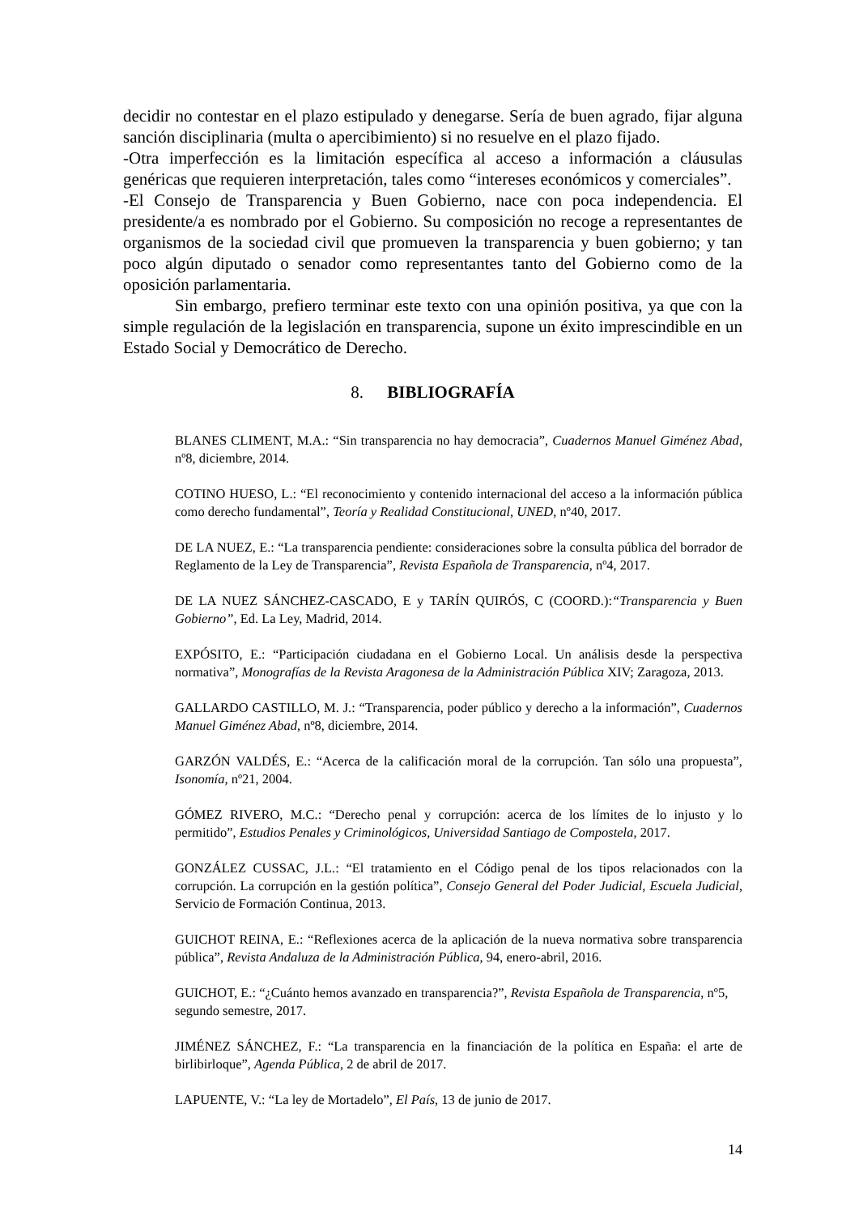decidir no contestar en el plazo estipulado y denegarse. Sería de buen agrado, fijar alguna sanción disciplinaria (multa o apercibimiento) si no resuelve en el plazo fijado.
-Otra imperfección es la limitación específica al acceso a información a cláusulas genéricas que requieren interpretación, tales como “intereses económicos y comerciales”.
-El Consejo de Transparencia y Buen Gobierno, nace con poca independencia. El presidente/a es nombrado por el Gobierno. Su composición no recoge a representantes de organismos de la sociedad civil que promueven la transparencia y buen gobierno; y tan poco algún diputado o senador como representantes tanto del Gobierno como de la oposición parlamentaria.
Sin embargo, prefiero terminar este texto con una opinión positiva, ya que con la simple regulación de la legislación en transparencia, supone un éxito imprescindible en un Estado Social y Democrático de Derecho.
8. BIBLIOGRAFÍA
BLANES CLIMENT, M.A.: “Sin transparencia no hay democracia”, Cuadernos Manuel Giménez Abad, nº8, diciembre, 2014.
COTINO HUESO, L.: “El reconocimiento y contenido internacional del acceso a la información pública como derecho fundamental”, Teoría y Realidad Constitucional, UNED, nº40, 2017.
DE LA NUEZ, E.: “La transparencia pendiente: consideraciones sobre la consulta pública del borrador de Reglamento de la Ley de Transparencia”, Revista Española de Transparencia, nº4, 2017.
DE LA NUEZ SÁNCHEZ-CASCADO, E y TARÍN QUIRÓS, C (COORD.):“Transparencia y Buen Gobierno”, Ed. La Ley, Madrid, 2014.
EXPÓSITO, E.: “Participación ciudadana en el Gobierno Local. Un análisis desde la perspectiva normativa”, Monografías de la Revista Aragonesa de la Administración Pública XIV; Zaragoza, 2013.
GALLARDO CASTILLO, M. J.: “Transparencia, poder público y derecho a la información”, Cuadernos Manuel Giménez Abad, nº8, diciembre, 2014.
GARZÓN VALDÉS, E.: “Acerca de la calificación moral de la corrupción. Tan sólo una propuesta”, Isonomía, nº21, 2004.
GÓMEZ RIVERO, M.C.: “Derecho penal y corrupción: acerca de los límites de lo injusto y lo permitido”, Estudios Penales y Criminológicos, Universidad Santiago de Compostela, 2017.
GONZÁLEZ CUSSAC, J.L.: “El tratamiento en el Código penal de los tipos relacionados con la corrupción. La corrupción en la gestión política”, Consejo General del Poder Judicial, Escuela Judicial, Servicio de Formación Continua, 2013.
GUICHOT REINA, E.: “Reflexiones acerca de la aplicación de la nueva normativa sobre transparencia pública”, Revista Andaluza de la Administración Pública, 94, enero-abril, 2016.
GUICHOT, E.: “¿Cuánto hemos avanzado en transparencia?”, Revista Española de Transparencia, nº5, segundo semestre, 2017.
JIMÉNEZ SÁNCHEZ, F.: “La transparencia en la financiación de la política en España: el arte de birlibirloque”, Agenda Pública, 2 de abril de 2017.
LAPUENTE, V.: “La ley de Mortadelo”, El País, 13 de junio de 2017.
14